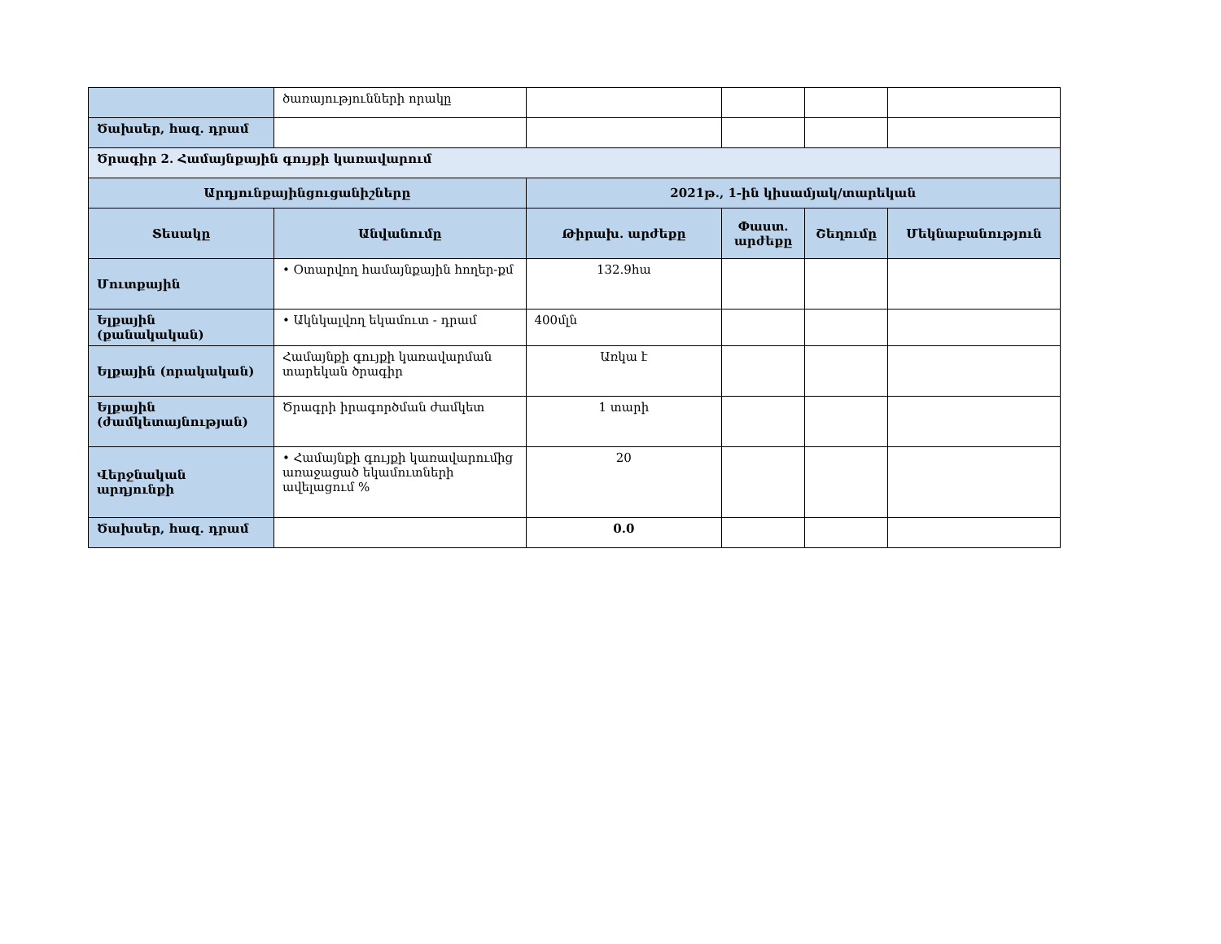| | ծառայությունների որակը | | | | |
| Ծախսեր, հազ. դրամ | | | | | |
| Ծրագիր 2. Համայնքային գույքի կառավարում | | | | | |
| Արդյունքայինցուցանիշները | | 2021թ., 1-ին կիսամյակ/տարեկան | | | |
| Տեսակը | Անվանումը | Թիրախ․ արժեքը | Փաստ. արժեքը | Շեղումը | Մեկնաբանություն |
| Մուտքային | • Օտարվող համայնքային հողեր-քմ | 132.9հա | | | |
| Ելքային (քանակական) | • Ակնկալվող եկամուտ - դրամ | 400մլն | | | |
| Ելքային (որակական) | Համայնքի գույքի կառավարման տարեկան ծրագիր | Առկա է | | | |
| Ելքային (ժամկետայնության) | Ծրագրի իրագործման ժամկետ | 1 տարի | | | |
| Վերջնական արդյունքի | • Համայնքի գույքի կառավարումից առաջացած եկամուտների ավելացում % | 20 | | | |
| Ծախսեր, հազ. դրամ | | 0.0 | | | |